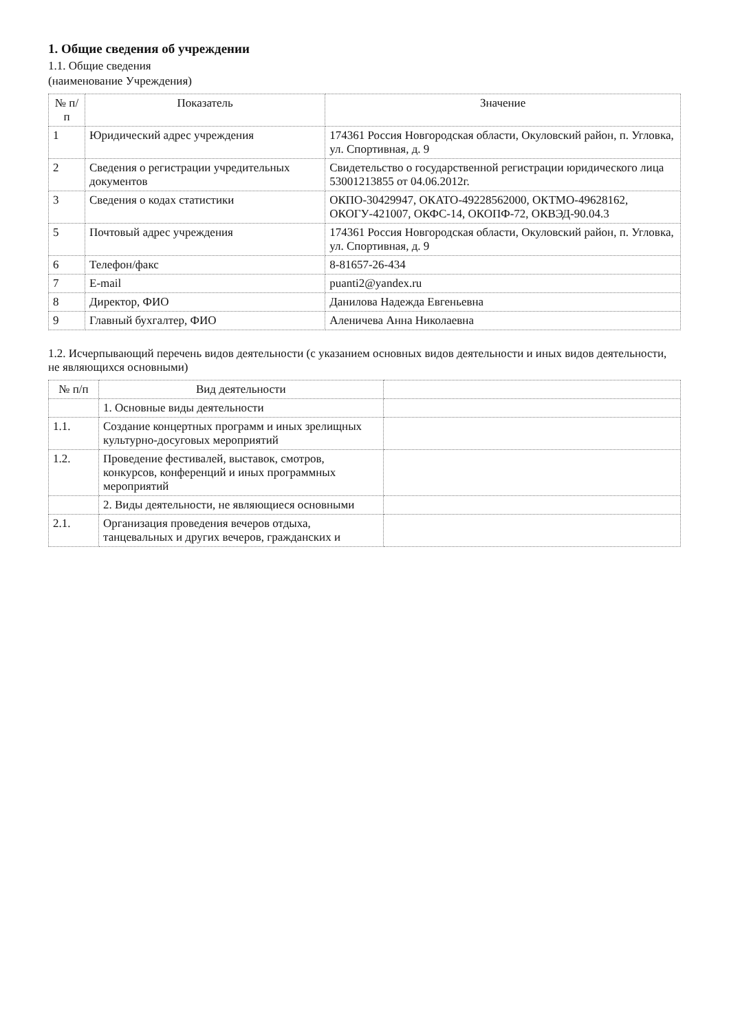1. Общие сведения об учреждении
1.1. Общие сведения
(наименование Учреждения)
| № п/п | Показатель | Значение |
| --- | --- | --- |
| 1 | Юридический адрес учреждения | 174361 Россия Новгородская области, Окуловский район, п. Угловка, ул. Спортивная, д. 9 |
| 2 | Сведения о регистрации учредительных документов | Свидетельство о государственной регистрации юридического лица 53001213855 от 04.06.2012г. |
| 3 | Сведения о кодах статистики | ОКПО-30429947, ОКАТО-49228562000, ОКТМО-49628162, ОКОГУ-421007, ОКФС-14, ОКОПФ-72, ОКВЭД-90.04.3 |
| 5 | Почтовый адрес учреждения | 174361 Россия Новгородская области, Окуловский район, п. Угловка, ул. Спортивная, д. 9 |
| 6 | Телефон/факс | 8-81657-26-434 |
| 7 | E-mail | puanti2@yandex.ru |
| 8 | Директор, ФИО | Данилова Надежда Евгеньевна |
| 9 | Главный бухгалтер, ФИО | Аленичева Анна Николаевна |
1.2. Исчерпывающий перечень видов деятельности (с указанием основных видов деятельности и иных видов деятельности, не являющихся основными)
| № п/п | Вид деятельности | |
| --- | --- | --- |
| | 1. Основные виды деятельности | |
| 1.1. | Создание концертных программ и иных зрелищных культурно-досуговых мероприятий | |
| 1.2. | Проведение фестивалей, выставок, смотров, конкурсов, конференций и иных программных мероприятий | |
| | 2. Виды деятельности, не являющиеся основными | |
| 2.1. | Организация проведения вечеров отдыха, танцевальных и других вечеров, гражданских и | |